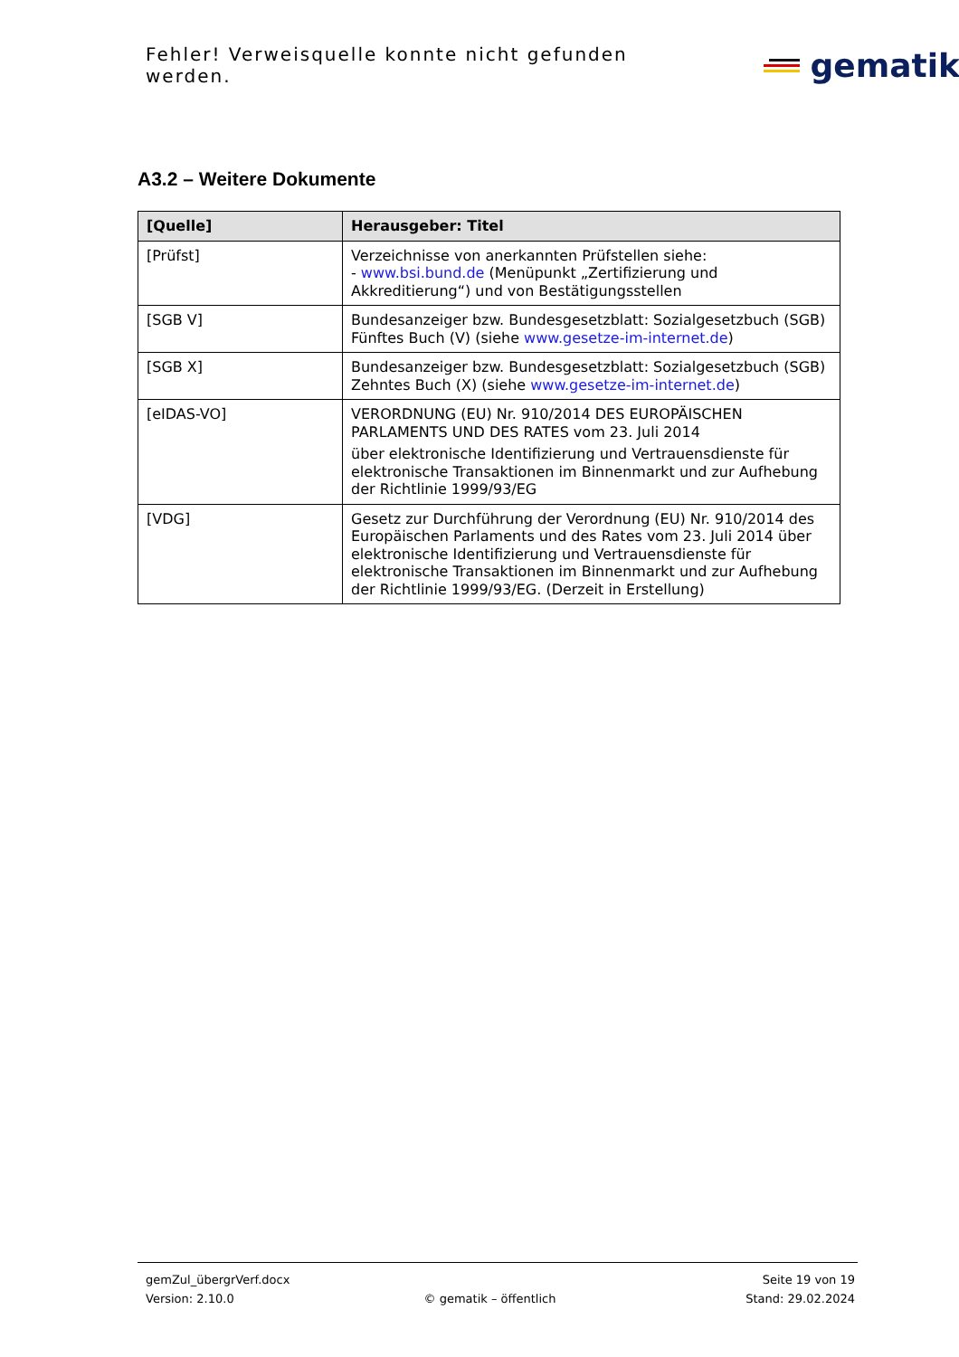Fehler! Verweisquelle konnte nicht gefunden werden.
gematik
A3.2 – Weitere Dokumente
| [Quelle] | Herausgeber: Titel |
| --- | --- |
| [Prüfst] | Verzeichnisse von anerkannten Prüfstellen siehe: - www.bsi.bund.de (Menüpunkt „Zertifizierung und Akkreditierung“) und von Bestätigungsstellen |
| [SGB V] | Bundesanzeiger bzw. Bundesgesetzblatt: Sozialgesetzbuch (SGB) Fünftes Buch (V) (siehe www.gesetze-im-internet.de ) |
| [SGB X] | Bundesanzeiger bzw. Bundesgesetzblatt: Sozialgesetzbuch (SGB) Zehntes Buch (X) (siehe www.gesetze-im-internet.de ) |
| [eIDAS-VO] | VERORDNUNG (EU) Nr. 910/2014 DES EUROPÄISCHEN PARLAMENTS UND DES RATES vom 23. Juli 2014 über elektronische Identifizierung und Vertrauensdienste für elektronische Transaktionen im Binnenmarkt und zur Aufhebung der Richtlinie 1999/93/EG |
| [VDG] | Gesetz zur Durchführung der Verordnung (EU) Nr. 910/2014 des Europäischen Parlaments und des Rates vom 23. Juli 2014 über elektronische Identifizierung und Vertrauensdienste für elektronische Transaktionen im Binnenmarkt und zur Aufhebung der Richtlinie 1999/93/EG. (Derzeit in Erstellung) |
gemZul_übergrVerf.docx Seite 19 von 19
Version: 2.10.0 © gematik – öffentlich Stand: 29.02.2024